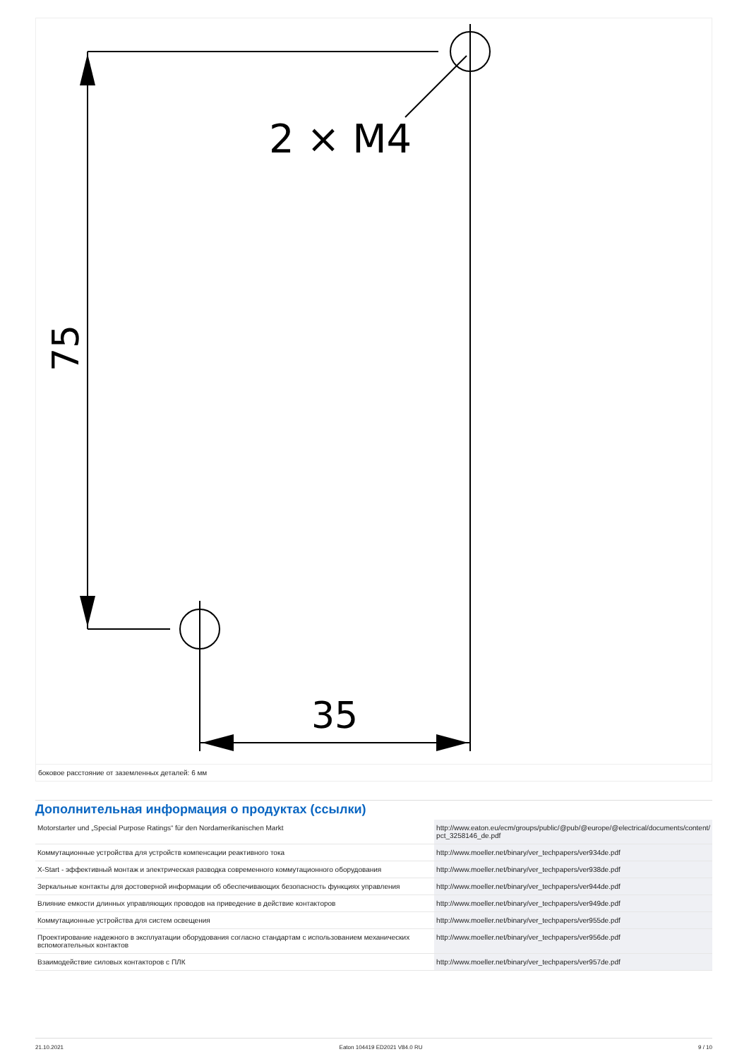2 × M4
35
75
боковое расстояние от заземленных деталей: 6 мм
Дополнительная информация о продуктах (ссылки)
| Motorstarter und „Special Purpose Ratings“ für den Nordamerikanischen Markt | http://www.eaton.eu/ecm/groups/public/@pub/@europe/@electrical/documents/content/ pct_3258146_de.pdf |
| Коммутационные устройства для устройств компенсации реактивного тока | http://www.moeller.net/binary/ver_techpapers/ver934de.pdf |
| X-Start - эффективный монтаж и электрическая разводка современного коммутационного оборудования | http://www.moeller.net/binary/ver_techpapers/ver938de.pdf |
| Зеркальные контакты для достоверной информации об обеспечивающих безопасность функциях управления | http://www.moeller.net/binary/ver_techpapers/ver944de.pdf |
| Влияние емкости длинных управляющих проводов на приведение в действие контакторов | http://www.moeller.net/binary/ver_techpapers/ver949de.pdf |
| Коммутационные устройства для систем освещения | http://www.moeller.net/binary/ver_techpapers/ver955de.pdf |
| Проектирование надежного в эксплуатации оборудования согласно стандартам с использованием механических вспомогательных контактов | http://www.moeller.net/binary/ver_techpapers/ver956de.pdf |
| Взаимодействие силовых контакторов с ПЛК | http://www.moeller.net/binary/ver_techpapers/ver957de.pdf |
21.10.2021 Eaton 104419 ED2021 V84.0 RU 9 / 10